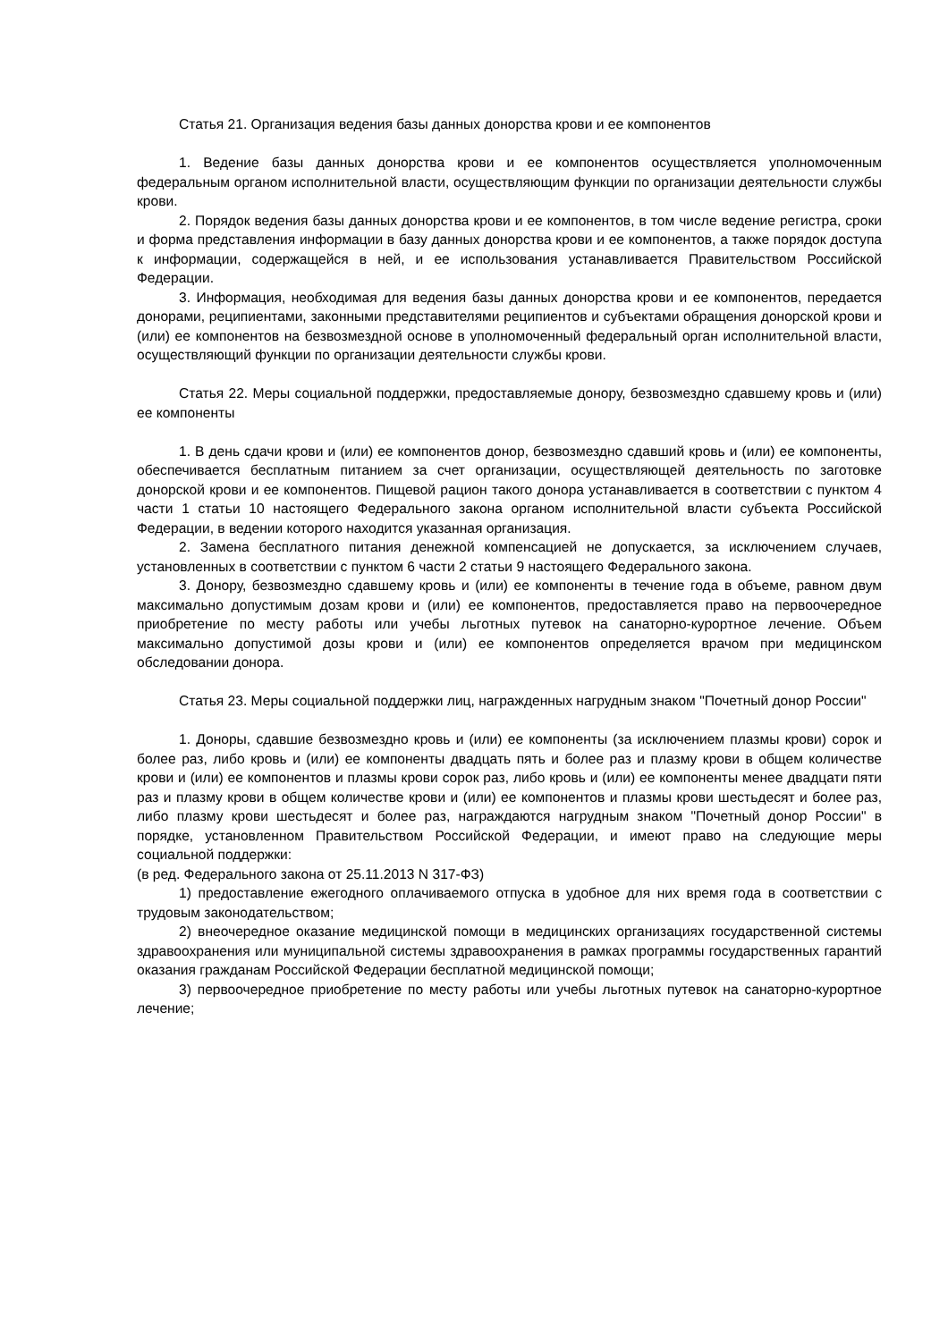Статья 21. Организация ведения базы данных донорства крови и ее компонентов
1. Ведение базы данных донорства крови и ее компонентов осуществляется уполномоченным федеральным органом исполнительной власти, осуществляющим функции по организации деятельности службы крови.
2. Порядок ведения базы данных донорства крови и ее компонентов, в том числе ведение регистра, сроки и форма представления информации в базу данных донорства крови и ее компонентов, а также порядок доступа к информации, содержащейся в ней, и ее использования устанавливается Правительством Российской Федерации.
3. Информация, необходимая для ведения базы данных донорства крови и ее компонентов, передается донорами, реципиентами, законными представителями реципиентов и субъектами обращения донорской крови и (или) ее компонентов на безвозмездной основе в уполномоченный федеральный орган исполнительной власти, осуществляющий функции по организации деятельности службы крови.
Статья 22. Меры социальной поддержки, предоставляемые донору, безвозмездно сдавшему кровь и (или) ее компоненты
1. В день сдачи крови и (или) ее компонентов донор, безвозмездно сдавший кровь и (или) ее компоненты, обеспечивается бесплатным питанием за счет организации, осуществляющей деятельность по заготовке донорской крови и ее компонентов. Пищевой рацион такого донора устанавливается в соответствии с пунктом 4 части 1 статьи 10 настоящего Федерального закона органом исполнительной власти субъекта Российской Федерации, в ведении которого находится указанная организация.
2. Замена бесплатного питания денежной компенсацией не допускается, за исключением случаев, установленных в соответствии с пунктом 6 части 2 статьи 9 настоящего Федерального закона.
3. Донору, безвозмездно сдавшему кровь и (или) ее компоненты в течение года в объеме, равном двум максимально допустимым дозам крови и (или) ее компонентов, предоставляется право на первоочередное приобретение по месту работы или учебы льготных путевок на санаторно-курортное лечение. Объем максимально допустимой дозы крови и (или) ее компонентов определяется врачом при медицинском обследовании донора.
Статья 23. Меры социальной поддержки лиц, награжденных нагрудным знаком "Почетный донор России"
1. Доноры, сдавшие безвозмездно кровь и (или) ее компоненты (за исключением плазмы крови) сорок и более раз, либо кровь и (или) ее компоненты двадцать пять и более раз и плазму крови в общем количестве крови и (или) ее компонентов и плазмы крови сорок раз, либо кровь и (или) ее компоненты менее двадцати пяти раз и плазму крови в общем количестве крови и (или) ее компонентов и плазмы крови шестьдесят и более раз, либо плазму крови шестьдесят и более раз, награждаются нагрудным знаком "Почетный донор России" в порядке, установленном Правительством Российской Федерации, и имеют право на следующие меры социальной поддержки:
(в ред. Федерального закона от 25.11.2013 N 317-ФЗ)
1) предоставление ежегодного оплачиваемого отпуска в удобное для них время года в соответствии с трудовым законодательством;
2) внеочередное оказание медицинской помощи в медицинских организациях государственной системы здравоохранения или муниципальной системы здравоохранения в рамках программы государственных гарантий оказания гражданам Российской Федерации бесплатной медицинской помощи;
3) первоочередное приобретение по месту работы или учебы льготных путевок на санаторно-курортное лечение;